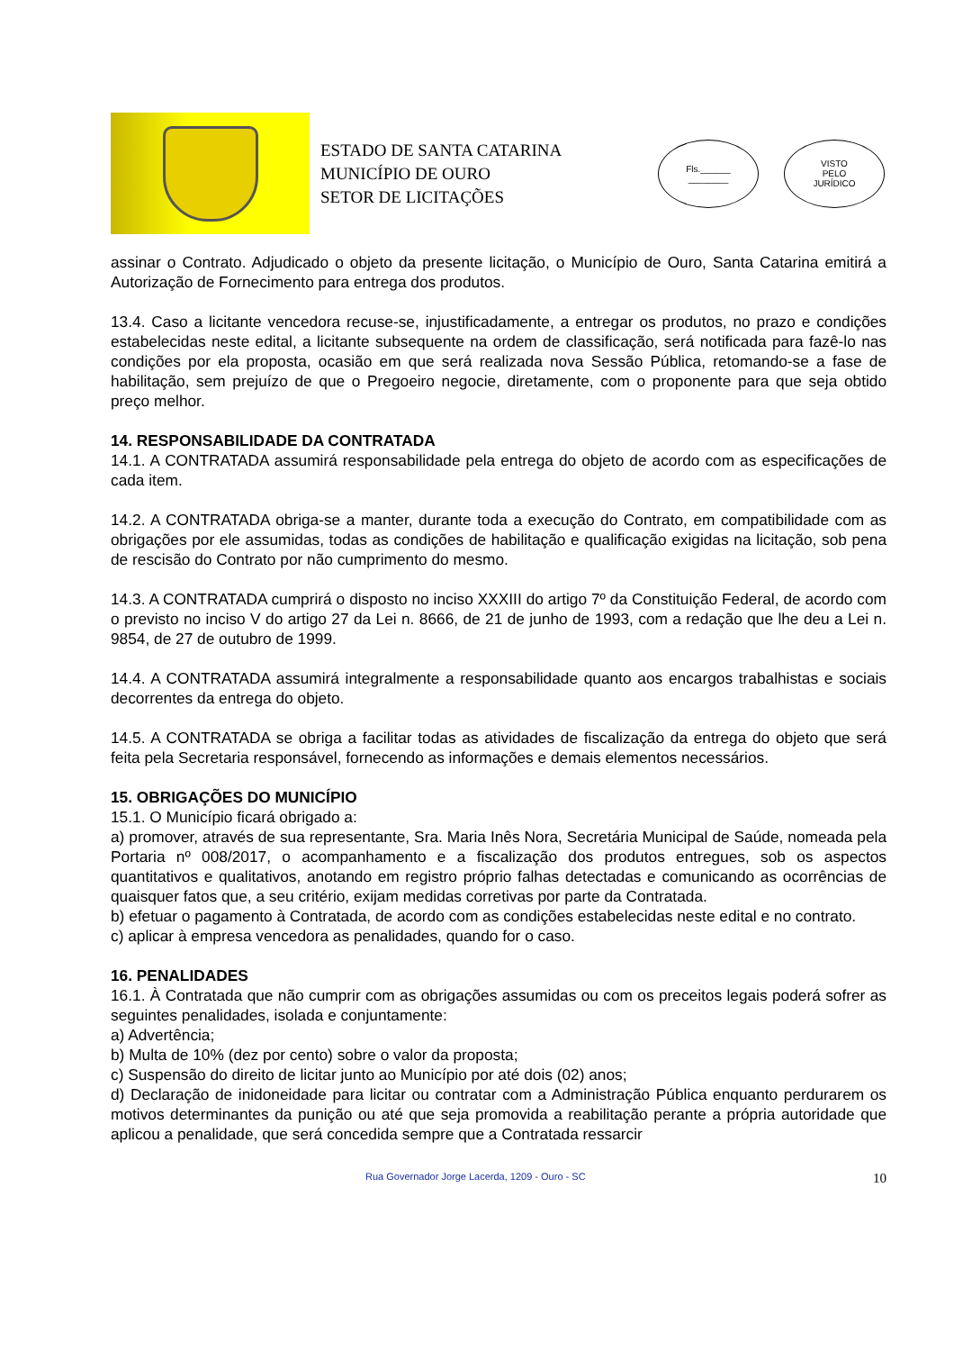ESTADO DE SANTA CATARINA
MUNICÍPIO DE OURO
SETOR DE LICITAÇÕES
Fls.______
________
VISTO
PELO
JURÍDICO
assinar o Contrato. Adjudicado o objeto da presente licitação, o Município de Ouro, Santa Catarina emitirá a Autorização de Fornecimento para entrega dos produtos.
13.4. Caso a licitante vencedora recuse-se, injustificadamente, a entregar os produtos, no prazo e condições estabelecidas neste edital, a licitante subsequente na ordem de classificação, será notificada para fazê-lo nas condições por ela proposta, ocasião em que será realizada nova Sessão Pública, retomando-se a fase de habilitação, sem prejuízo de que o Pregoeiro negocie, diretamente, com o proponente para que seja obtido preço melhor.
14. RESPONSABILIDADE DA CONTRATADA
14.1. A CONTRATADA assumirá responsabilidade pela entrega do objeto de acordo com as especificações de cada item.
14.2. A CONTRATADA obriga-se a manter, durante toda a execução do Contrato, em compatibilidade com as obrigações por ele assumidas, todas as condições de habilitação e qualificação exigidas na licitação, sob pena de rescisão do Contrato por não cumprimento do mesmo.
14.3. A CONTRATADA cumprirá o disposto no inciso XXXIII do artigo 7º da Constituição Federal, de acordo com o previsto no inciso V do artigo 27 da Lei n. 8666, de 21 de junho de 1993, com a redação que lhe deu a Lei n. 9854, de 27 de outubro de 1999.
14.4. A CONTRATADA assumirá integralmente a responsabilidade quanto aos encargos trabalhistas e sociais decorrentes da entrega do objeto.
14.5. A CONTRATADA se obriga a facilitar todas as atividades de fiscalização da entrega do objeto que será feita pela Secretaria responsável, fornecendo as informações e demais elementos necessários.
15. OBRIGAÇÕES DO MUNICÍPIO
15.1. O Município ficará obrigado a:
a) promover, através de sua representante, Sra. Maria Inês Nora, Secretária Municipal de Saúde, nomeada pela Portaria nº 008/2017, o acompanhamento e a fiscalização dos produtos entregues, sob os aspectos quantitativos e qualitativos, anotando em registro próprio falhas detectadas e comunicando as ocorrências de quaisquer fatos que, a seu critério, exijam medidas corretivas por parte da Contratada.
b) efetuar o pagamento à Contratada, de acordo com as condições estabelecidas neste edital e no contrato.
c) aplicar à empresa vencedora as penalidades, quando for o caso.
16. PENALIDADES
16.1. À Contratada que não cumprir com as obrigações assumidas ou com os preceitos legais poderá sofrer as seguintes penalidades, isolada e conjuntamente:
a) Advertência;
b) Multa de 10% (dez por cento) sobre o valor da proposta;
c) Suspensão do direito de licitar junto ao Município por até dois (02) anos;
d) Declaração de inidoneidade para licitar ou contratar com a Administração Pública enquanto perdurarem os motivos determinantes da punição ou até que seja promovida a reabilitação perante a própria autoridade que aplicou a penalidade, que será concedida sempre que a Contratada ressarcir
Rua Governador Jorge Lacerda, 1209 - Ouro - SC 10